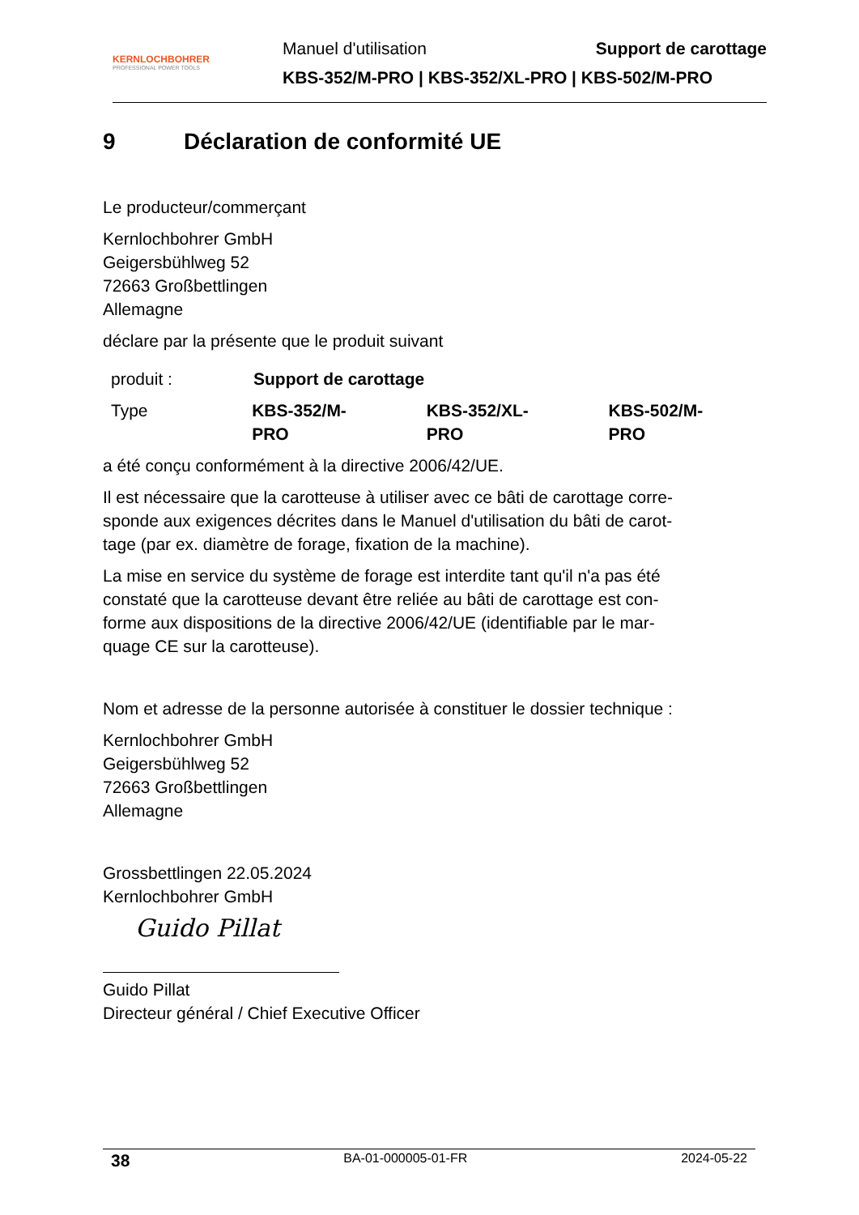KERNLOCHBOHRER
PROFESSIONAL POWER TOOLS
Manuel d'utilisation Support de carottage
KBS-352/M-PRO | KBS-352/XL-PRO | KBS-502/M-PRO
9 Déclaration de conformité UE
Le producteur/commerçant
Kernlochbohrer GmbH
Geigersbühlweg 52
72663 Großbettlingen
Allemagne
déclare par la présente que le produit suivant
produit : Support de carottage
Type KBS-352/M-PRO KBS-352/XL-PRO KBS-502/M-PRO
a été conçu conformément à la directive 2006/42/UE.
Il est nécessaire que la carotteuse à utiliser avec ce bâti de carottage corre-
sponde aux exigences décrites dans le Manuel d'utilisation du bâti de carot-
tage (par ex. diamètre de forage, fixation de la machine).
La mise en service du système de forage est interdite tant qu'il n'a pas été
constaté que la carotteuse devant être reliée au bâti de carottage est con-
forme aux dispositions de la directive 2006/42/UE (identifiable par le mar-
quage CE sur la carotteuse).
Nom et adresse de la personne autorisée à constituer le dossier technique :
Kernlochbohrer GmbH
Geigersbühlweg 52
72663 Großbettlingen
Allemagne
Grossbettlingen 22.05.2024
Kernlochbohrer GmbH
Guido Pillat
Guido Pillat
Directeur général / Chief Executive Officer
38 BA-01-000005-01-FR 2024-05-22